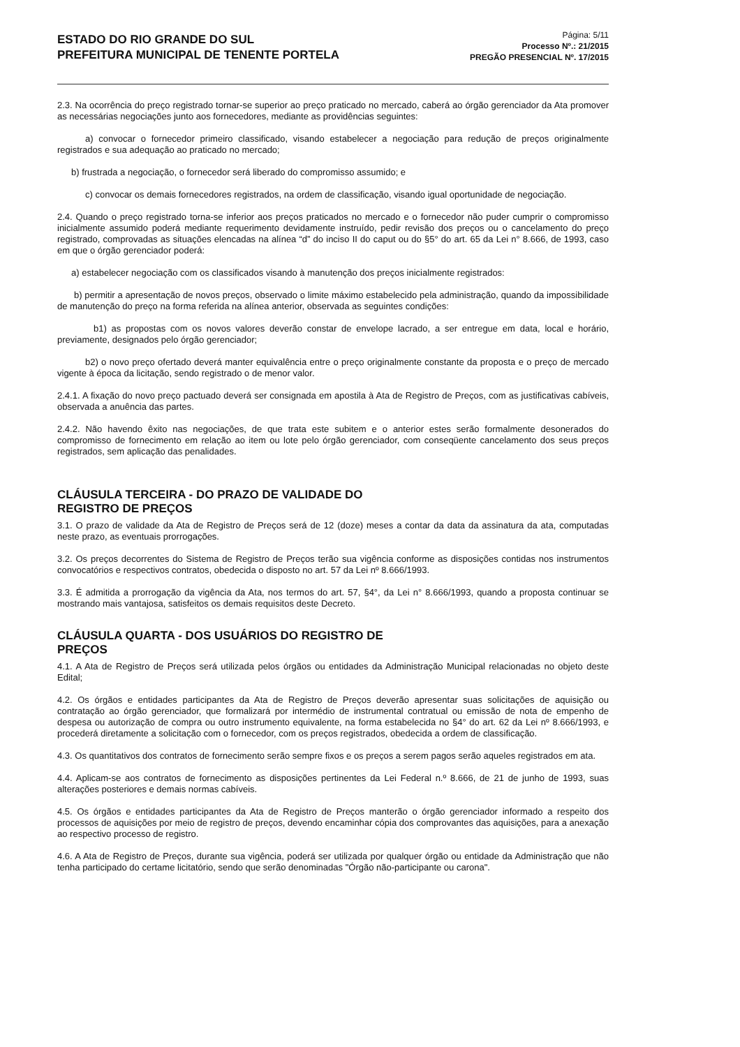ESTADO DO RIO GRANDE DO SUL
PREFEITURA MUNICIPAL DE TENENTE PORTELA
Página: 5/11
Processo Nº.: 21/2015
PREGÃO PRESENCIAL Nº. 17/2015
2.3. Na ocorrência do preço registrado tornar-se superior ao preço praticado no mercado, caberá ao órgão gerenciador da Ata promover as necessárias negociações junto aos fornecedores, mediante as providências seguintes:
a) convocar o fornecedor primeiro classificado, visando estabelecer a negociação para redução de preços originalmente registrados e sua adequação ao praticado no mercado;
b) frustrada a negociação, o fornecedor será liberado do compromisso assumido; e
c) convocar os demais fornecedores registrados, na ordem de classificação, visando igual oportunidade de negociação.
2.4. Quando o preço registrado torna-se inferior aos preços praticados no mercado e o fornecedor não puder cumprir o compromisso inicialmente assumido poderá mediante requerimento devidamente instruído, pedir revisão dos preços ou o cancelamento do preço registrado, comprovadas as situações elencadas na alínea “d” do inciso II do caput ou do §5° do art. 65 da Lei n° 8.666, de 1993, caso em que o órgão gerenciador poderá:
a) estabelecer negociação com os classificados visando à manutenção dos preços inicialmente registrados:
b) permitir a apresentação de novos preços, observado o limite máximo estabelecido pela administração, quando da impossibilidade de manutenção do preço na forma referida na alínea anterior, observada as seguintes condições:
b1) as propostas com os novos valores deverão constar de envelope lacrado, a ser entregue em data, local e horário, previamente, designados pelo órgão gerenciador;
b2) o novo preço ofertado deverá manter equivalência entre o preço originalmente constante da proposta e o preço de mercado vigente à época da licitação, sendo registrado o de menor valor.
2.4.1. A fixação do novo preço pactuado deverá ser consignada em apostila à Ata de Registro de Preços, com as justificativas cabíveis, observada a anuência das partes.
2.4.2. Não havendo êxito nas negociações, de que trata este subitem e o anterior estes serão formalmente desonerados do compromisso de fornecimento em relação ao item ou lote pelo órgão gerenciador, com conseqüente cancelamento dos seus preços registrados, sem aplicação das penalidades.
CLÁUSULA TERCEIRA - DO PRAZO DE VALIDADE DO REGISTRO DE PREÇOS
3.1. O prazo de validade da Ata de Registro de Preços será de 12 (doze) meses a contar da data da assinatura da ata, computadas neste prazo, as eventuais prorrogações.
3.2. Os preços decorrentes do Sistema de Registro de Preços terão sua vigência conforme as disposições contidas nos instrumentos convocatórios e respectivos contratos, obedecida o disposto no art. 57 da Lei nº 8.666/1993.
3.3. É admitida a prorrogação da vigência da Ata, nos termos do art. 57, §4°, da Lei n° 8.666/1993, quando a proposta continuar se mostrando mais vantajosa, satisfeitos os demais requisitos deste Decreto.
CLÁUSULA QUARTA - DOS USUÁRIOS DO REGISTRO DE PREÇOS
4.1. A Ata de Registro de Preços será utilizada pelos órgãos ou entidades da Administração Municipal relacionadas no objeto deste Edital;
4.2. Os órgãos e entidades participantes da Ata de Registro de Preços deverão apresentar suas solicitações de aquisição ou contratação ao órgão gerenciador, que formalizará por intermédio de instrumental contratual ou emissão de nota de empenho de despesa ou autorização de compra ou outro instrumento equivalente, na forma estabelecida no §4° do art. 62 da Lei nº 8.666/1993, e procederá diretamente a solicitação com o fornecedor, com os preços registrados, obedecida a ordem de classificação.
4.3. Os quantitativos dos contratos de fornecimento serão sempre fixos e os preços a serem pagos serão aqueles registrados em ata.
4.4. Aplicam-se aos contratos de fornecimento as disposições pertinentes da Lei Federal n.º 8.666, de 21 de junho de 1993, suas alterações posteriores e demais normas cabíveis.
4.5. Os órgãos e entidades participantes da Ata de Registro de Preços manterão o órgão gerenciador informado a respeito dos processos de aquisições por meio de registro de preços, devendo encaminhar cópia dos comprovantes das aquisições, para a anexação ao respectivo processo de registro.
4.6. A Ata de Registro de Preços, durante sua vigência, poderá ser utilizada por qualquer órgão ou entidade da Administração que não tenha participado do certame licitatório, sendo que serão denominadas "Órgão não-participante ou carona".